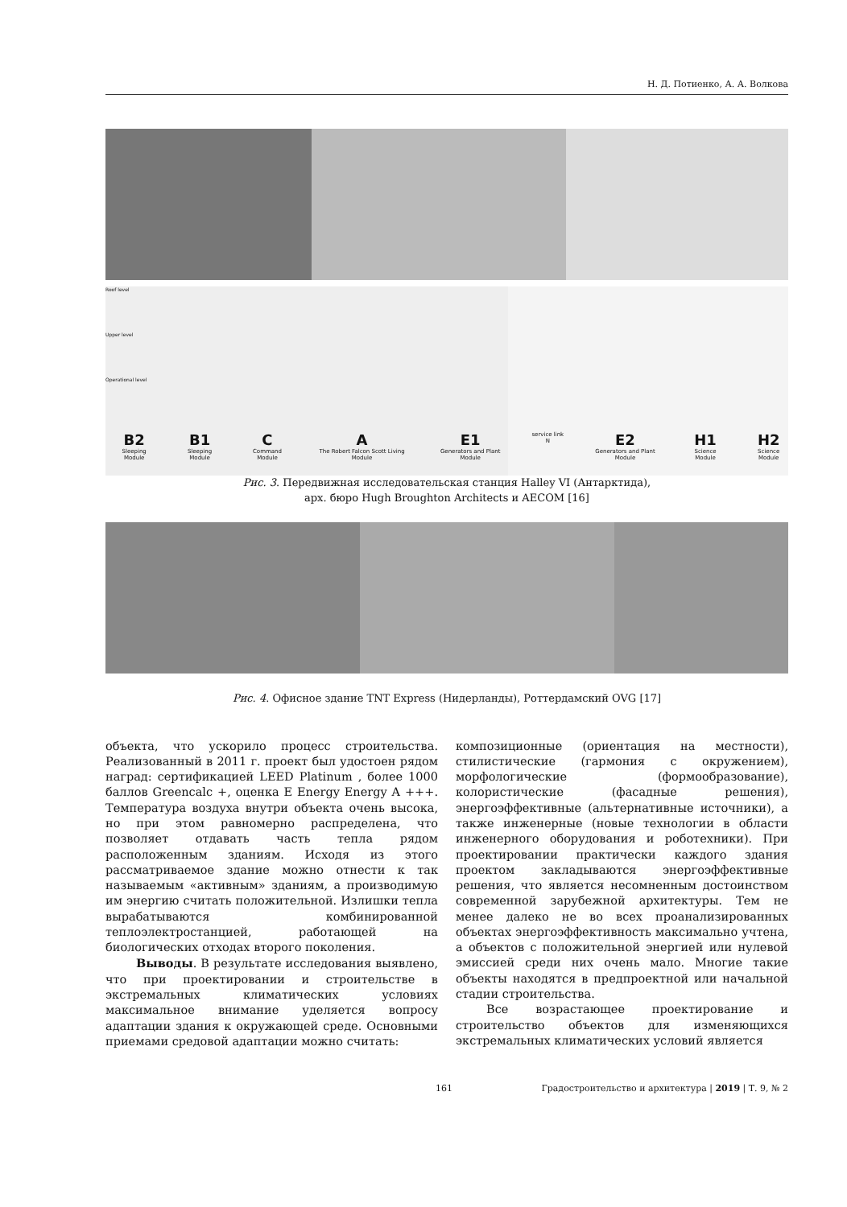Н. Д. Потиенко, А. А. Волкова
Roof level
Upper level
Operational level
B2
Sleeping Module B1
Sleeping Module C
Command Module A
The Robert Falcon Scott Living Module E1
Generators and Plant Module service link N E2
Generators and Plant Module H1
Science Module H2
Science Module
Рис. 3. Передвижная исследовательская станция Halley VI (Антарктида),
арх. бюро Hugh Broughton Architects и AECOM [16]
Рис. 4. Офисное здание TNT Express (Нидерланды), Роттердамский OVG [17]
объекта, что ускорило процесс строительства. Реализованный в 2011 г. проект был удостоен рядом наград: сертификацией LEED Platinum , более 1000 баллов Greencalc +, оценка E Energy Energy A +++. Температура воздуха внутри объекта очень высока, но при этом равномерно распределена, что позволяет отдавать часть тепла рядом расположенным зданиям. Исходя из этого рассматриваемое здание можно отнести к так называемым «активным» зданиям, а производимую им энергию считать положительной. Излишки тепла вырабатываются комбинированной теплоэлектростанцией, работающей на биологических отходах второго поколения.
Выводы. В результате исследования выявлено, что при проектировании и строительстве в экстремальных климатических условиях максимальное внимание уделяется вопросу адаптации здания к окружающей среде. Основными приемами средовой адаптации можно считать:
композиционные (ориентация на местности), стилистические (гармония с окружением), морфологические (формообразование), колористические (фасадные решения), энергоэффективные (альтернативные источники), а также инженерные (новые технологии в области инженерного оборудования и роботехники). При проектировании практически каждого здания проектом закладываются энергоэффективные решения, что является несомненным достоинством современной зарубежной архитектуры. Тем не менее далеко не во всех проанализированных объектах энергоэффективность максимально учтена, а объектов с положительной энергией или нулевой эмиссией среди них очень мало. Многие такие объекты находятся в предпроектной или начальной стадии строительства.
Все возрастающее проектирование и строительство объектов для изменяющихся экстремальных климатических условий является
161 Градостроительство и архитектура | 2019 | Т. 9, № 2